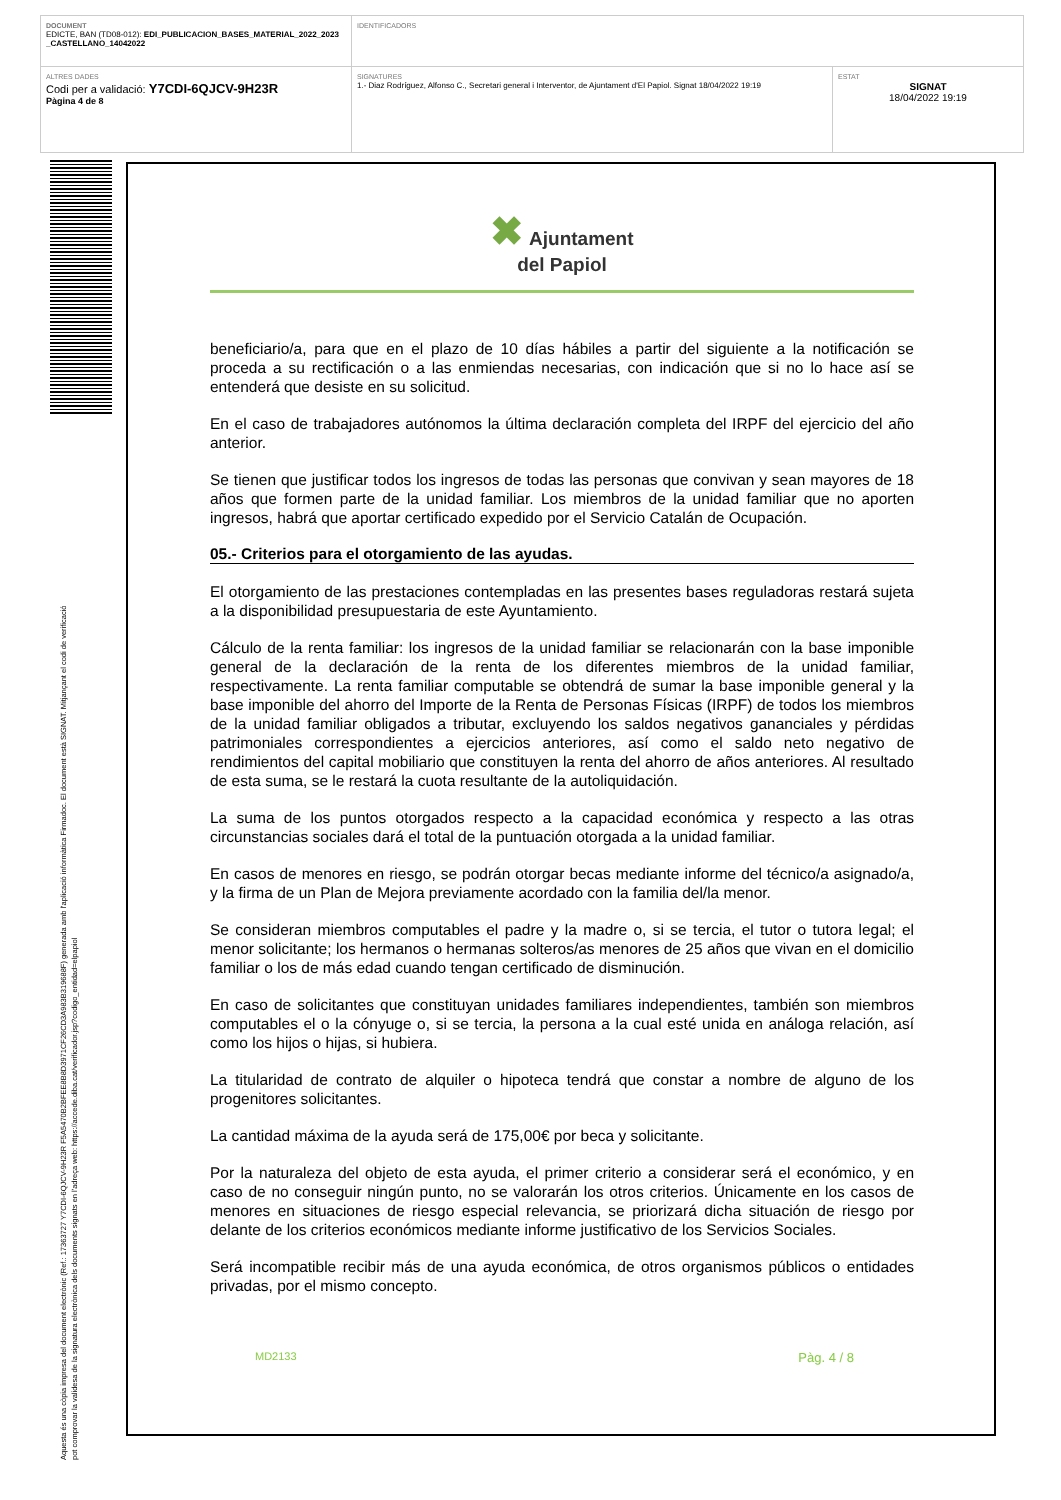| DOCUMENT EDICTE, BAN (TD08-012): EDI_PUBLICACION_BASES_MATERIAL_2022_2023 _CASTELLANO_14042022 | IDENTIFICADORS | |
| ALTRES DADES Codi per a validació: Y7CDI-6QJCV-9H23R Pàgina 4 de 8 | SIGNATURES 1.- Diaz Rodríguez, Alfonso C., Secretari general i Interventor, de Ajuntament d'El Papiol. Signat 18/04/2022 19:19 | ESTAT SIGNAT 18/04/2022 19:19 |
Aquesta és una còpia impresa del document electrònic (Ref.: 17363727 Y7CDI-6QJCV-9H23R F5A5470B2BFEE8B8D3971CF26CD3A983B319688F) generada amb l'aplicació informàtica Firmadoc. El document està SIGNAT. Mitjançant el codi de verificació
pot comprovar la validesa de la signatura electrònica dels documents signats en l'adreça web: https://accede.diba.cat/verificador.jsp?codigo_entidad=elpapiol
✖ Ajuntament
del Papiol
beneficiario/a, para que en el plazo de 10 días hábiles a partir del siguiente a la notificación se proceda a su rectificación o a las enmiendas necesarias, con indicación que si no lo hace así se entenderá que desiste en su solicitud.
En el caso de trabajadores autónomos la última declaración completa del IRPF del ejercicio del año anterior.
Se tienen que justificar todos los ingresos de todas las personas que convivan y sean mayores de 18 años que formen parte de la unidad familiar. Los miembros de la unidad familiar que no aporten ingresos, habrá que aportar certificado expedido por el Servicio Catalán de Ocupación.
05.- Criterios para el otorgamiento de las ayudas.
El otorgamiento de las prestaciones contempladas en las presentes bases reguladoras restará sujeta a la disponibilidad presupuestaria de este Ayuntamiento.
Cálculo de la renta familiar: los ingresos de la unidad familiar se relacionarán con la base imponible general de la declaración de la renta de los diferentes miembros de la unidad familiar, respectivamente. La renta familiar computable se obtendrá de sumar la base imponible general y la base imponible del ahorro del Importe de la Renta de Personas Físicas (IRPF) de todos los miembros de la unidad familiar obligados a tributar, excluyendo los saldos negativos gananciales y pérdidas patrimoniales correspondientes a ejercicios anteriores, así como el saldo neto negativo de rendimientos del capital mobiliario que constituyen la renta del ahorro de años anteriores. Al resultado de esta suma, se le restará la cuota resultante de la autoliquidación.
La suma de los puntos otorgados respecto a la capacidad económica y respecto a las otras circunstancias sociales dará el total de la puntuación otorgada a la unidad familiar.
En casos de menores en riesgo, se podrán otorgar becas mediante informe del técnico/a asignado/a, y la firma de un Plan de Mejora previamente acordado con la familia del/la menor.
Se consideran miembros computables el padre y la madre o, si se tercia, el tutor o tutora legal; el menor solicitante; los hermanos o hermanas solteros/as menores de 25 años que vivan en el domicilio familiar o los de más edad cuando tengan certificado de disminución.
En caso de solicitantes que constituyan unidades familiares independientes, también son miembros computables el o la cónyuge o, si se tercia, la persona a la cual esté unida en análoga relación, así como los hijos o hijas, si hubiera.
La titularidad de contrato de alquiler o hipoteca tendrá que constar a nombre de alguno de los progenitores solicitantes.
La cantidad máxima de la ayuda será de 175,00€ por beca y solicitante.
Por la naturaleza del objeto de esta ayuda, el primer criterio a considerar será el económico, y en caso de no conseguir ningún punto, no se valorarán los otros criterios. Únicamente en los casos de menores en situaciones de riesgo especial relevancia, se priorizará dicha situación de riesgo por delante de los criterios económicos mediante informe justificativo de los Servicios Sociales.
Será incompatible recibir más de una ayuda económica, de otros organismos públicos o entidades privadas, por el mismo concepto.
MD2133 Pàg. 4 / 8